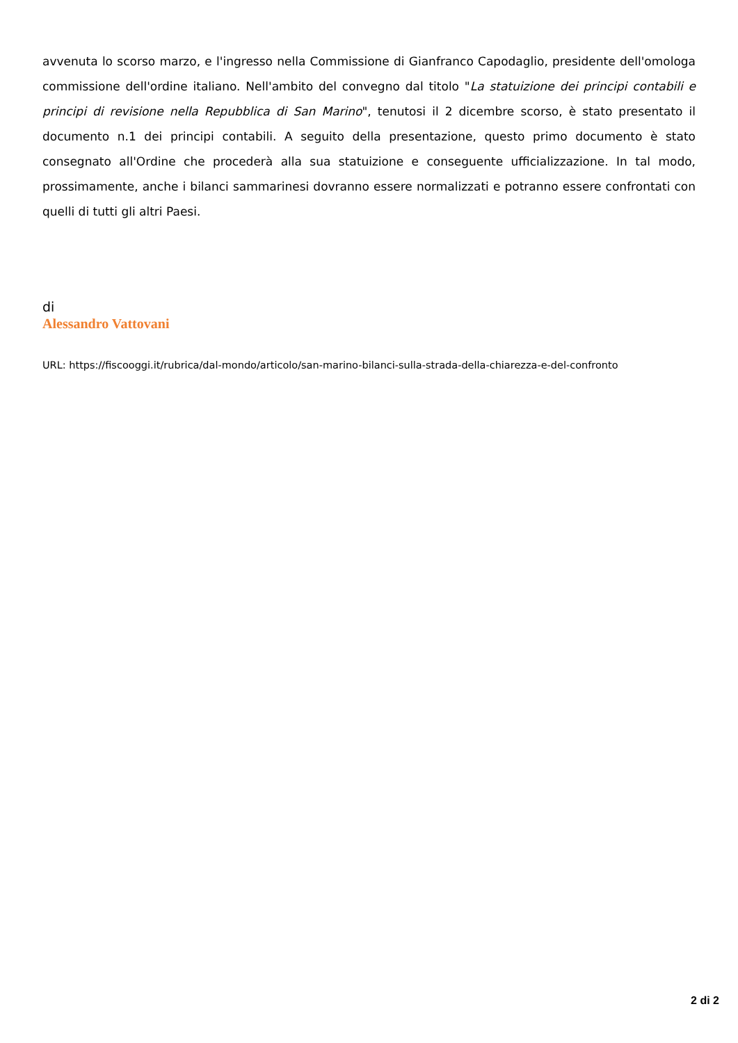avvenuta lo scorso marzo, e l'ingresso nella Commissione di Gianfranco Capodaglio, presidente dell'omologa commissione dell'ordine italiano. Nell'ambito del convegno dal titolo "La statuizione dei principi contabili e principi di revisione nella Repubblica di San Marino", tenutosi il 2 dicembre scorso, è stato presentato il documento n.1 dei principi contabili. A seguito della presentazione, questo primo documento è stato consegnato all'Ordine che procederà alla sua statuizione e conseguente ufficializzazione. In tal modo, prossimamente, anche i bilanci sammarinesi dovranno essere normalizzati e potranno essere confrontati con quelli di tutti gli altri Paesi.
di
Alessandro Vattovani
URL: https://fiscooggi.it/rubrica/dal-mondo/articolo/san-marino-bilanci-sulla-strada-della-chiarezza-e-del-confronto
2 di 2